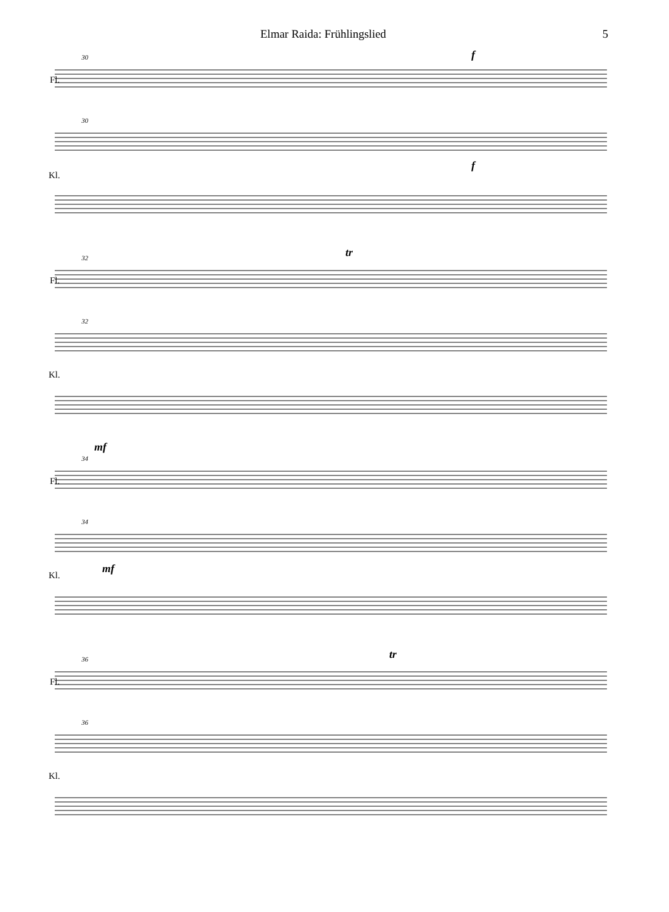Elmar Raida: Frühlingslied 5
Fl.
Kl.
30
30
f
f
Fl.
Kl.
32
32
tr
Fl.
Kl.
34
34
mf
mf
Fl.
Kl.
36
36
tr